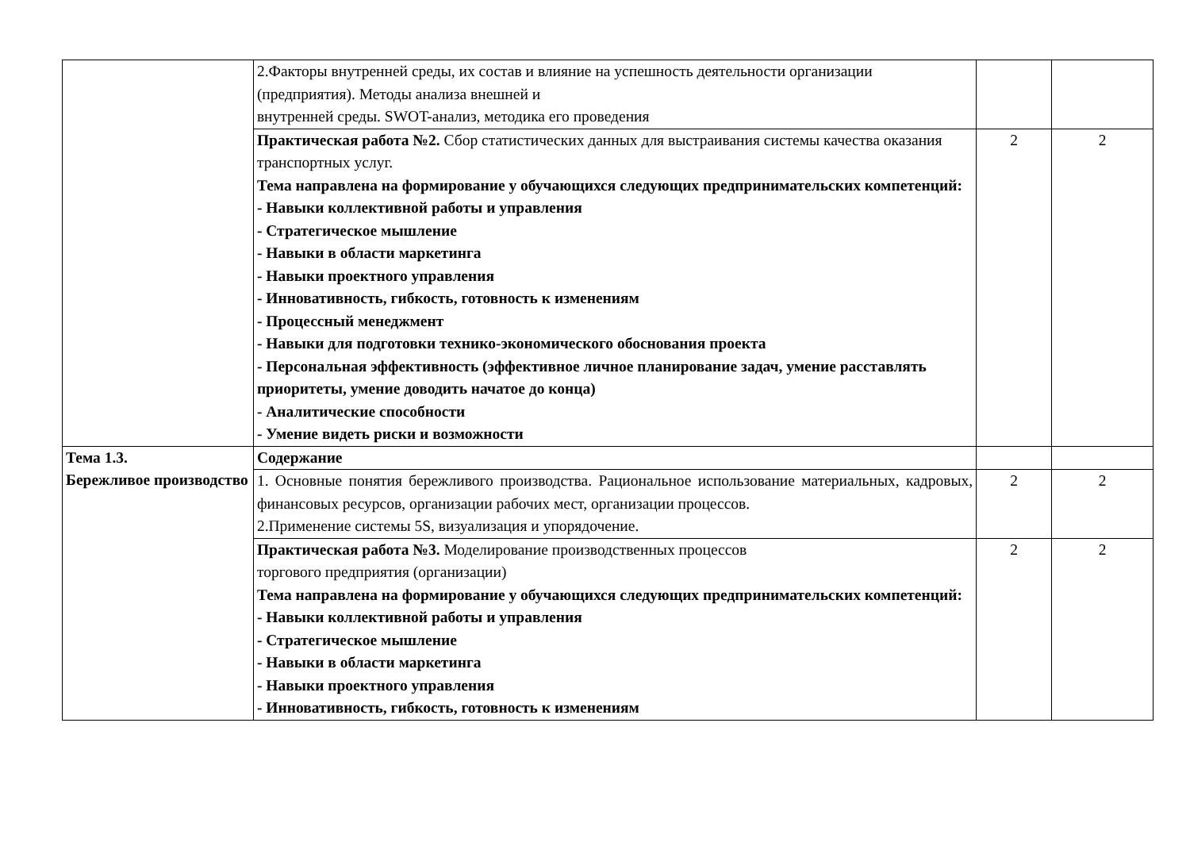| | 2.Факторы внутренней среды, их состав и влияние на успешность деятельности организации (предприятия). Методы анализа внешней и внутренней среды. SWOT-анализ, методика его проведения | | |
| | Практическая работа №2. Сбор статистических данных для выстраивания системы качества оказания транспортных услуг. Тема направлена на формирование у обучающихся следующих предпринимательских компетенций: - Навыки коллективной работы и управления - Стратегическое мышление - Навыки в области маркетинга - Навыки проектного управления - Инновативность, гибкость, готовность к изменениям - Процессный менеджмент - Навыки для подготовки технико-экономического обоснования проекта - Персональная эффективность (эффективное личное планирование задач, умение расставлять приоритеты, умение доводить начатое до конца) - Аналитические способности - Умение видеть риски и возможности | 2 | 2 |
| Тема 1.3. Бережливое производство | Содержание | | |
| | 1. Основные понятия бережливого производства. Рациональное использование материальных, кадровых, финансовых ресурсов, организации рабочих мест, организации процессов. 2.Применение системы 5S, визуализация и упорядочение. | 2 | 2 |
| | Практическая работа №3. Моделирование производственных процессов торгового предприятия (организации) Тема направлена на формирование у обучающихся следующих предпринимательских компетенций: - Навыки коллективной работы и управления - Стратегическое мышление - Навыки в области маркетинга - Навыки проектного управления - Инновативность, гибкость, готовность к изменениям | 2 | 2 |